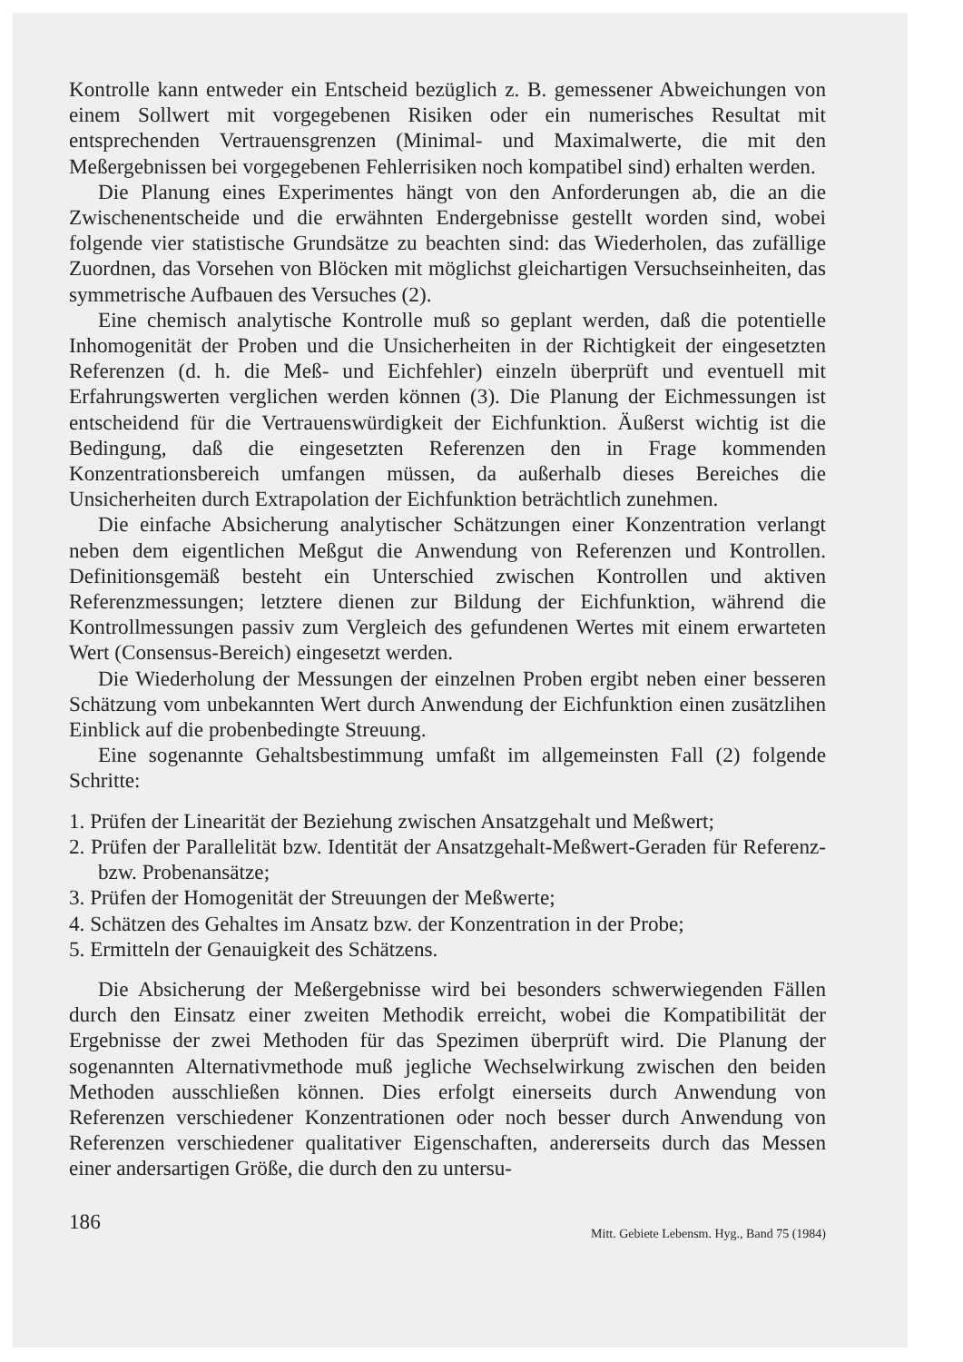Kontrolle kann entweder ein Entscheid bezüglich z. B. gemessener Abweichungen von einem Sollwert mit vorgegebenen Risiken oder ein numerisches Resultat mit entsprechenden Vertrauensgrenzen (Minimal- und Maximalwerte, die mit den Meßergebnissen bei vorgegebenen Fehlerrisiken noch kompatibel sind) erhalten werden.
Die Planung eines Experimentes hängt von den Anforderungen ab, die an die Zwischenentscheide und die erwähnten Endergebnisse gestellt worden sind, wobei folgende vier statistische Grundsätze zu beachten sind: das Wiederholen, das zufällige Zuordnen, das Vorsehen von Blöcken mit möglichst gleichartigen Versuchseinheiten, das symmetrische Aufbauen des Versuches (2).
Eine chemisch analytische Kontrolle muß so geplant werden, daß die potentielle Inhomogenität der Proben und die Unsicherheiten in der Richtigkeit der eingesetzten Referenzen (d. h. die Meß- und Eichfehler) einzeln überprüft und eventuell mit Erfahrungswerten verglichen werden können (3). Die Planung der Eichmessungen ist entscheidend für die Vertrauenswürdigkeit der Eichfunktion. Äußerst wichtig ist die Bedingung, daß die eingesetzten Referenzen den in Frage kommenden Konzentrationsbereich umfangen müssen, da außerhalb dieses Bereiches die Unsicherheiten durch Extrapolation der Eichfunktion beträchtlich zunehmen.
Die einfache Absicherung analytischer Schätzungen einer Konzentration verlangt neben dem eigentlichen Meßgut die Anwendung von Referenzen und Kontrollen. Definitionsgemäß besteht ein Unterschied zwischen Kontrollen und aktiven Referenzmessungen; letztere dienen zur Bildung der Eichfunktion, während die Kontrollmessungen passiv zum Vergleich des gefundenen Wertes mit einem erwarteten Wert (Consensus-Bereich) eingesetzt werden.
Die Wiederholung der Messungen der einzelnen Proben ergibt neben einer besseren Schätzung vom unbekannten Wert durch Anwendung der Eichfunktion einen zusätzlihen Einblick auf die probenbedingte Streuung.
Eine sogenannte Gehaltsbestimmung umfaßt im allgemeinsten Fall (2) folgende Schritte:
1. Prüfen der Linearität der Beziehung zwischen Ansatzgehalt und Meßwert;
2. Prüfen der Parallelität bzw. Identität der Ansatzgehalt-Meßwert-Geraden für Referenz- bzw. Probenansätze;
3. Prüfen der Homogenität der Streuungen der Meßwerte;
4. Schätzen des Gehaltes im Ansatz bzw. der Konzentration in der Probe;
5. Ermitteln der Genauigkeit des Schätzens.
Die Absicherung der Meßergebnisse wird bei besonders schwerwiegenden Fällen durch den Einsatz einer zweiten Methodik erreicht, wobei die Kompatibilität der Ergebnisse der zwei Methoden für das Spezimen überprüft wird. Die Planung der sogenannten Alternativmethode muß jegliche Wechselwirkung zwischen den beiden Methoden ausschließen können. Dies erfolgt einerseits durch Anwendung von Referenzen verschiedener Konzentrationen oder noch besser durch Anwendung von Referenzen verschiedener qualitativer Eigenschaften, andererseits durch das Messen einer andersartigen Größe, die durch den zu untersu-
186 Mitt. Gebiete Lebensm. Hyg., Band 75 (1984)